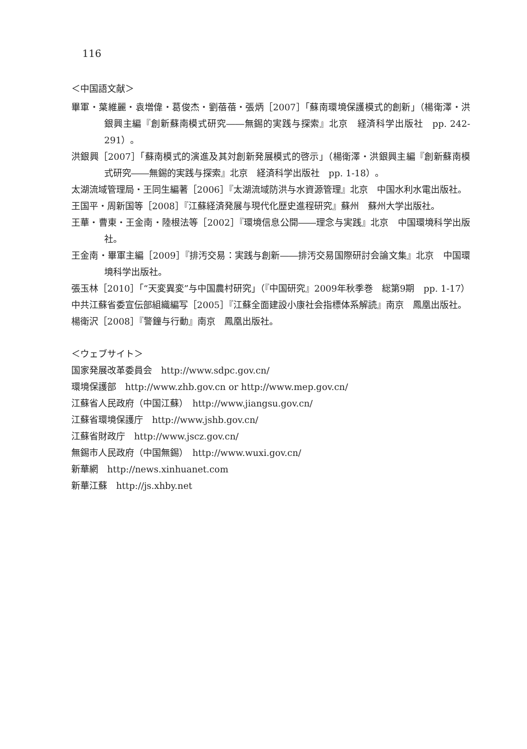116
＜中国語文献＞
畢軍・葉維麗・袁増偉・葛俊杰・劉蓓蓓・張炳［2007］「蘇南環境保護模式的創新」（楊衛澤・洪銀興主編『創新蘇南模式研究――無錫的実践与探索』北京　経済科学出版社　pp. 242-291）。
洪銀興［2007］「蘇南模式的演進及其対創新発展模式的啓示」（楊衛澤・洪銀興主編『創新蘇南模式研究――無錫的実践与探索』北京　経済科学出版社　pp. 1-18）。
太湖流域管理局・王同生編著［2006］『太湖流域防洪与水資源管理』北京　中国水利水電出版社。
王国平・周新国等［2008］『江蘇経済発展与現代化歴史進程研究』蘇州　蘇州大学出版社。
王華・曹東・王金南・陸根法等［2002］『環境信息公開――理念与実践』北京　中国環境科学出版社。
王金南・畢軍主編［2009］『排汚交易：実践与創新――排汚交易国際研討会論文集』北京　中国環境科学出版社。
張玉林［2010］「“天変異変”与中国農村研究」（『中国研究』2009年秋季巻　総第9期　pp. 1-17）
中共江蘇省委宣伝部組織編写［2005］『江蘇全面建設小康社会指標体系解読』南京　鳳凰出版社。
楊衛沢［2008］『警鐘与行動』南京　鳳凰出版社。
＜ウェブサイト＞
国家発展改革委員会　http://www.sdpc.gov.cn/
環境保護部　http://www.zhb.gov.cn or http://www.mep.gov.cn/
江蘇省人民政府（中国江蘇）　http://www.jiangsu.gov.cn/
江蘇省環境保護庁　http://www.jshb.gov.cn/
江蘇省財政庁　http://www.jscz.gov.cn/
無錫市人民政府（中国無錫）　http://www.wuxi.gov.cn/
新華網　http://news.xinhuanet.com
新華江蘇　http://js.xhby.net